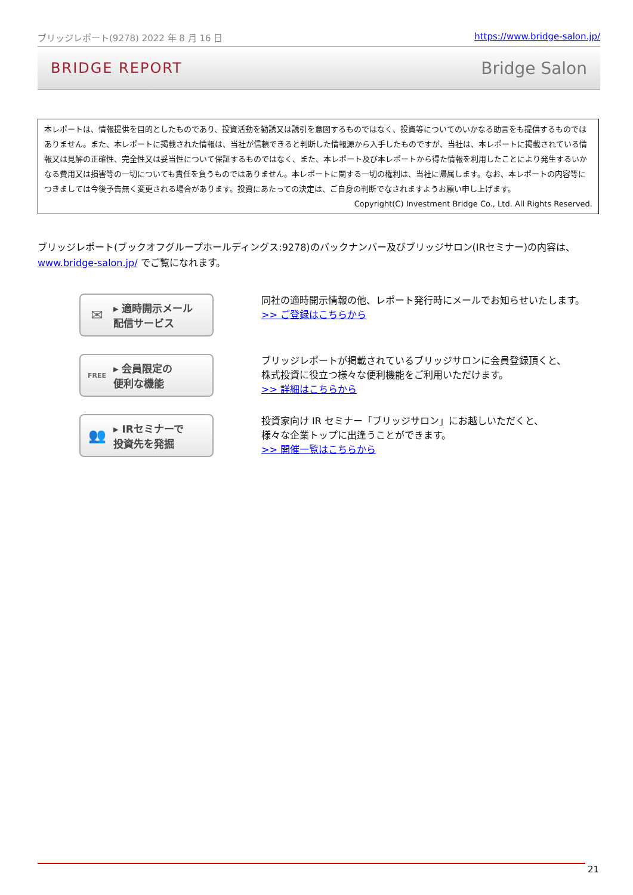ブリッジレポート(9278) 2022 年 8 月 16 日 https://www.bridge-salon.jp/
BRIDGE REPORT Bridge Salon
本レポートは、情報提供を目的としたものであり、投資活動を勧誘又は誘引を意図するものではなく、投資等についてのいかなる助言をも提供するものではありません。また、本レポートに掲載された情報は、当社が信頼できると判断した情報源から入手したものですが、当社は、本レポートに掲載されている情報又は見解の正確性、完全性又は妥当性について保証するものではなく、また、本レポート及び本レポートから得た情報を利用したことにより発生するいかなる費用又は損害等の一切についても責任を負うものではありません。本レポートに関する一切の権利は、当社に帰属します。なお、本レポートの内容等につきましては今後予告無く変更される場合があります。投資にあたっての決定は、ご自身の判断でなされますようお願い申し上げます。
Copyright(C) Investment Bridge Co., Ltd. All Rights Reserved.
ブリッジレポート(ブックオフグループホールディングス:9278)のバックナンバー及びブリッジサロン(IRセミナー)の内容は、www.bridge-salon.jp/ でご覧になれます。
✉ ▸ 適時開示メール
配信サービス
同社の適時開示情報の他、レポート発行時にメールでお知らせいたします。
>> ご登録はこちらから
FREE ▸ 会員限定の
便利な機能
ブリッジレポートが掲載されているブリッジサロンに会員登録頂くと、
株式投資に役立つ様々な便利機能をご利用いただけます。
>> 詳細はこちらから
👥 ▸ IRセミナーで
投資先を発掘
投資家向け IR セミナー「ブリッジサロン」にお越しいただくと、
様々な企業トップに出逢うことができます。
>> 開催一覧はこちらから
21